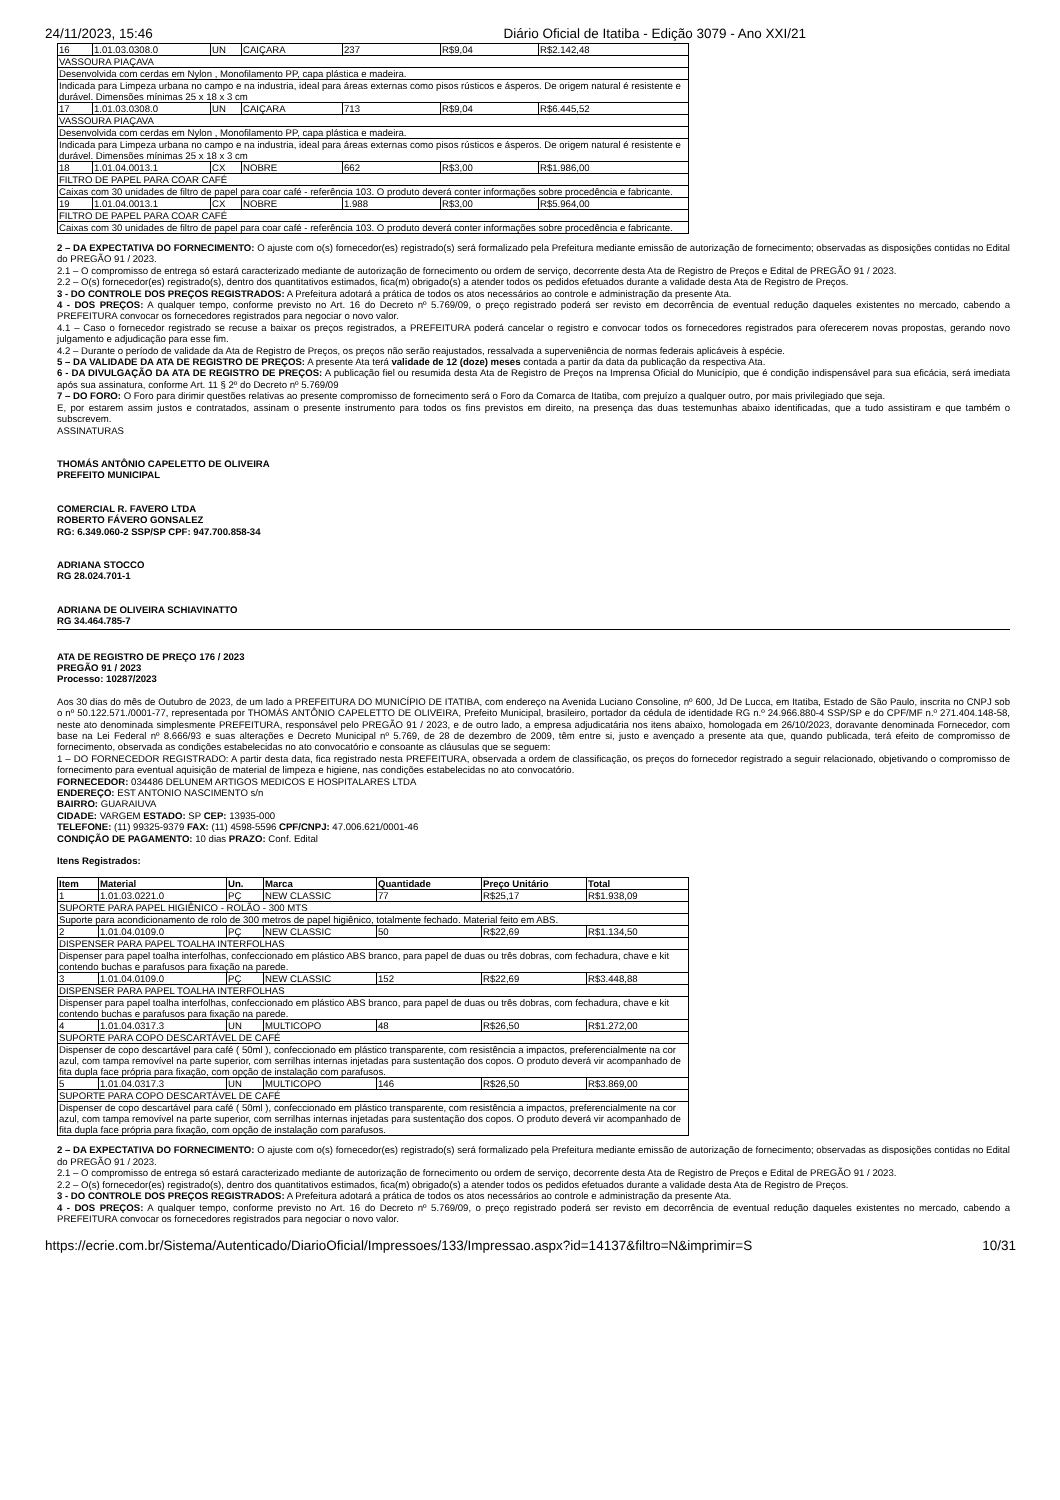24/11/2023, 15:46 Diário Oficial de Itatiba - Edição 3079 - Ano XXI/21
| 16 | 1.01.03.0308.0 | UN | CAIÇARA | 237 | R$9,04 | R$2.142,48 |
| VASSOURA PIAÇAVA | | | | | | |
| Desenvolvida com cerdas em Nylon , Monofilamento PP, capa plástica e madeira. | | | | | | |
| Indicada para Limpeza urbana no campo e na industria, ideal para áreas externas como pisos rústicos e ásperos. De origem natural é resistente e durável. Dimensões mínimas 25 x 18 x 3 cm | | | | | | |
| 17 | 1.01.03.0308.0 | UN | CAIÇARA | 713 | R$9,04 | R$6.445,52 |
| VASSOURA PIAÇAVA | | | | | | |
| Desenvolvida com cerdas em Nylon , Monofilamento PP, capa plástica e madeira. | | | | | | |
| Indicada para Limpeza urbana no campo e na industria, ideal para áreas externas como pisos rústicos e ásperos. De origem natural é resistente e durável. Dimensões mínimas 25 x 18 x 3 cm | | | | | | |
| 18 | 1.01.04.0013.1 | CX | NOBRE | 662 | R$3,00 | R$1.986,00 |
| FILTRO DE PAPEL PARA COAR CAFÉ | | | | | | |
| Caixas com 30 unidades de filtro de papel para coar café - referência 103. O produto deverá conter informações sobre procedência e fabricante. | | | | | | |
| 19 | 1.01.04.0013.1 | CX | NOBRE | 1.988 | R$3,00 | R$5.964,00 |
| FILTRO DE PAPEL PARA COAR CAFÉ | | | | | | |
| Caixas com 30 unidades de filtro de papel para coar café - referência 103. O produto deverá conter informações sobre procedência e fabricante. | | | | | | |
2 – DA EXPECTATIVA DO FORNECIMENTO: O ajuste com o(s) fornecedor(es) registrado(s) será formalizado pela Prefeitura mediante emissão de autorização de fornecimento; observadas as disposições contidas no Edital do PREGÃO 91 / 2023.
2.1 – O compromisso de entrega só estará caracterizado mediante de autorização de fornecimento ou ordem de serviço, decorrente desta Ata de Registro de Preços e Edital de PREGÃO 91 / 2023.
2.2 – O(s) fornecedor(es) registrado(s), dentro dos quantitativos estimados, fica(m) obrigado(s) a atender todos os pedidos efetuados durante a validade desta Ata de Registro de Preços.
3 - DO CONTROLE DOS PREÇOS REGISTRADOS: A Prefeitura adotará a prática de todos os atos necessários ao controle e administração da presente Ata.
4 - DOS PREÇOS: A qualquer tempo, conforme previsto no Art. 16 do Decreto nº 5.769/09, o preço registrado poderá ser revisto em decorrência de eventual redução daqueles existentes no mercado, cabendo a PREFEITURA convocar os fornecedores registrados para negociar o novo valor.
4.1 – Caso o fornecedor registrado se recuse a baixar os preços registrados, a PREFEITURA poderá cancelar o registro e convocar todos os fornecedores registrados para oferecerem novas propostas, gerando novo julgamento e adjudicação para esse fim.
4.2 – Durante o período de validade da Ata de Registro de Preços, os preços não serão reajustados, ressalvada a superveniência de normas federais aplicáveis à espécie.
5 – DA VALIDADE DA ATA DE REGISTRO DE PREÇOS: A presente Ata terá validade de 12 (doze) meses contada a partir da data da publicação da respectiva Ata.
6 - DA DIVULGAÇÃO DA ATA DE REGISTRO DE PREÇOS: A publicação fiel ou resumida desta Ata de Registro de Preços na Imprensa Oficial do Município, que é condição indispensável para sua eficácia, será imediata após sua assinatura, conforme Art. 11 § 2º do Decreto nº 5.769/09
7 – DO FORO: O Foro para dirimir questões relativas ao presente compromisso de fornecimento será o Foro da Comarca de Itatiba, com prejuízo a qualquer outro, por mais privilegiado que seja.
E, por estarem assim justos e contratados, assinam o presente instrumento para todos os fins previstos em direito, na presença das duas testemunhas abaixo identificadas, que a tudo assistiram e que também o subscrevem.
ASSINATURAS
THOMÁS ANTÔNIO CAPELETTO DE OLIVEIRA
PREFEITO MUNICIPAL
COMERCIAL R. FAVERO LTDA
ROBERTO FÁVERO GONSALEZ
RG: 6.349.060-2 SSP/SP CPF: 947.700.858-34
ADRIANA STOCCO
RG 28.024.701-1
ADRIANA DE OLIVEIRA SCHIAVINATTO
RG 34.464.785-7
ATA DE REGISTRO DE PREÇO 176 / 2023
PREGÃO 91 / 2023
Processo: 10287/2023
Aos 30 dias do mês de Outubro de 2023, de um lado a PREFEITURA DO MUNICÍPIO DE ITATIBA, com endereço na Avenida Luciano Consoline, nº 600, Jd De Lucca, em Itatiba, Estado de São Paulo, inscrita no CNPJ sob o nº 50.122.571./0001-77, representada por THOMÁS ANTÔNIO CAPELETTO DE OLIVEIRA, Prefeito Municipal, brasileiro, portador da cédula de identidade RG n.º 24.966.880-4 SSP/SP e do CPF/MF n.º 271.404.148-58, neste ato denominada simplesmente PREFEITURA, responsável pelo PREGÃO 91 / 2023, e de outro lado, a empresa adjudicatária nos itens abaixo, homologada em 26/10/2023, doravante denominada Fornecedor, com base na Lei Federal nº 8.666/93 e suas alterações e Decreto Municipal nº 5.769, de 28 de dezembro de 2009, têm entre si, justo e avençado a presente ata que, quando publicada, terá efeito de compromisso de fornecimento, observada as condições estabelecidas no ato convocatório e consoante as cláusulas que se seguem:
1 – DO FORNECEDOR REGISTRADO: A partir desta data, fica registrado nesta PREFEITURA, observada a ordem de classificação, os preços do fornecedor registrado a seguir relacionado, objetivando o compromisso de fornecimento para eventual aquisição de material de limpeza e higiene, nas condições estabelecidas no ato convocatório.
FORNECEDOR: 034486 DELUNEM ARTIGOS MEDICOS E HOSPITALARES LTDA
ENDEREÇO: EST ANTONIO NASCIMENTO s/n
BAIRRO: GUARAIUVA
CIDADE: VARGEM ESTADO: SP CEP: 13935-000
TELEFONE: (11) 99325-9379 FAX: (11) 4598-5596 CPF/CNPJ: 47.006.621/0001-46
CONDIÇÃO DE PAGAMENTO: 10 dias PRAZO: Conf. Edital
Itens Registrados:
| Item | Material | Un. | Marca | Quantidade | Preço Unitário | Total |
| --- | --- | --- | --- | --- | --- | --- |
| 1 | 1.01.03.0221.0 | PÇ | NEW CLASSIC | 77 | R$25,17 | R$1.938,09 |
| SUPORTE PARA PAPEL HIGIÊNICO - ROLÃO - 300 MTS | | | | | | |
| Suporte para acondicionamento de rolo de 300 metros de papel higiênico, totalmente fechado. Material feito em ABS. | | | | | | |
| 2 | 1.01.04.0109.0 | PÇ | NEW CLASSIC | 50 | R$22,69 | R$1.134,50 |
| DISPENSER PARA PAPEL TOALHA INTERFOLHAS | | | | | | |
| Dispenser para papel toalha interfolhas, confeccionado em plástico ABS branco, para papel de duas ou três dobras, com fechadura, chave e kit contendo buchas e parafusos para fixação na parede. | | | | | | |
| 3 | 1.01.04.0109.0 | PÇ | NEW CLASSIC | 152 | R$22,69 | R$3.448,88 |
| DISPENSER PARA PAPEL TOALHA INTERFOLHAS | | | | | | |
| Dispenser para papel toalha interfolhas, confeccionado em plástico ABS branco, para papel de duas ou três dobras, com fechadura, chave e kit contendo buchas e parafusos para fixação na parede. | | | | | | |
| 4 | 1.01.04.0317.3 | UN | MULTICOPO | 48 | R$26,50 | R$1.272,00 |
| SUPORTE PARA COPO DESCARTÁVEL DE CAFÉ | | | | | | |
| Dispenser de copo descartável para café ( 50ml ), confeccionado em plástico transparente, com resistência a impactos, preferencialmente na cor azul, com tampa removível na parte superior, com serrilhas internas injetadas para sustentação dos copos. O produto deverá vir acompanhado de fita dupla face própria para fixação, com opção de instalação com parafusos. | | | | | | |
| 5 | 1.01.04.0317.3 | UN | MULTICOPO | 146 | R$26,50 | R$3.869,00 |
| SUPORTE PARA COPO DESCARTÁVEL DE CAFÉ | | | | | | |
| Dispenser de copo descartável para café ( 50ml ), confeccionado em plástico transparente, com resistência a impactos, preferencialmente na cor azul, com tampa removível na parte superior, com serrilhas internas injetadas para sustentação dos copos. O produto deverá vir acompanhado de fita dupla face própria para fixação, com opção de instalação com parafusos. | | | | | | |
2 – DA EXPECTATIVA DO FORNECIMENTO: O ajuste com o(s) fornecedor(es) registrado(s) será formalizado pela Prefeitura mediante emissão de autorização de fornecimento; observadas as disposições contidas no Edital do PREGÃO 91 / 2023.
2.1 – O compromisso de entrega só estará caracterizado mediante de autorização de fornecimento ou ordem de serviço, decorrente desta Ata de Registro de Preços e Edital de PREGÃO 91 / 2023.
2.2 – O(s) fornecedor(es) registrado(s), dentro dos quantitativos estimados, fica(m) obrigado(s) a atender todos os pedidos efetuados durante a validade desta Ata de Registro de Preços.
3 - DO CONTROLE DOS PREÇOS REGISTRADOS: A Prefeitura adotará a prática de todos os atos necessários ao controle e administração da presente Ata.
4 - DOS PREÇOS: A qualquer tempo, conforme previsto no Art. 16 do Decreto nº 5.769/09, o preço registrado poderá ser revisto em decorrência de eventual redução daqueles existentes no mercado, cabendo a PREFEITURA convocar os fornecedores registrados para negociar o novo valor.
https://ecrie.com.br/Sistema/Autenticado/DiarioOficial/Impressoes/133/Impressao.aspx?id=14137&filtro=N&imprimir=S 10/31